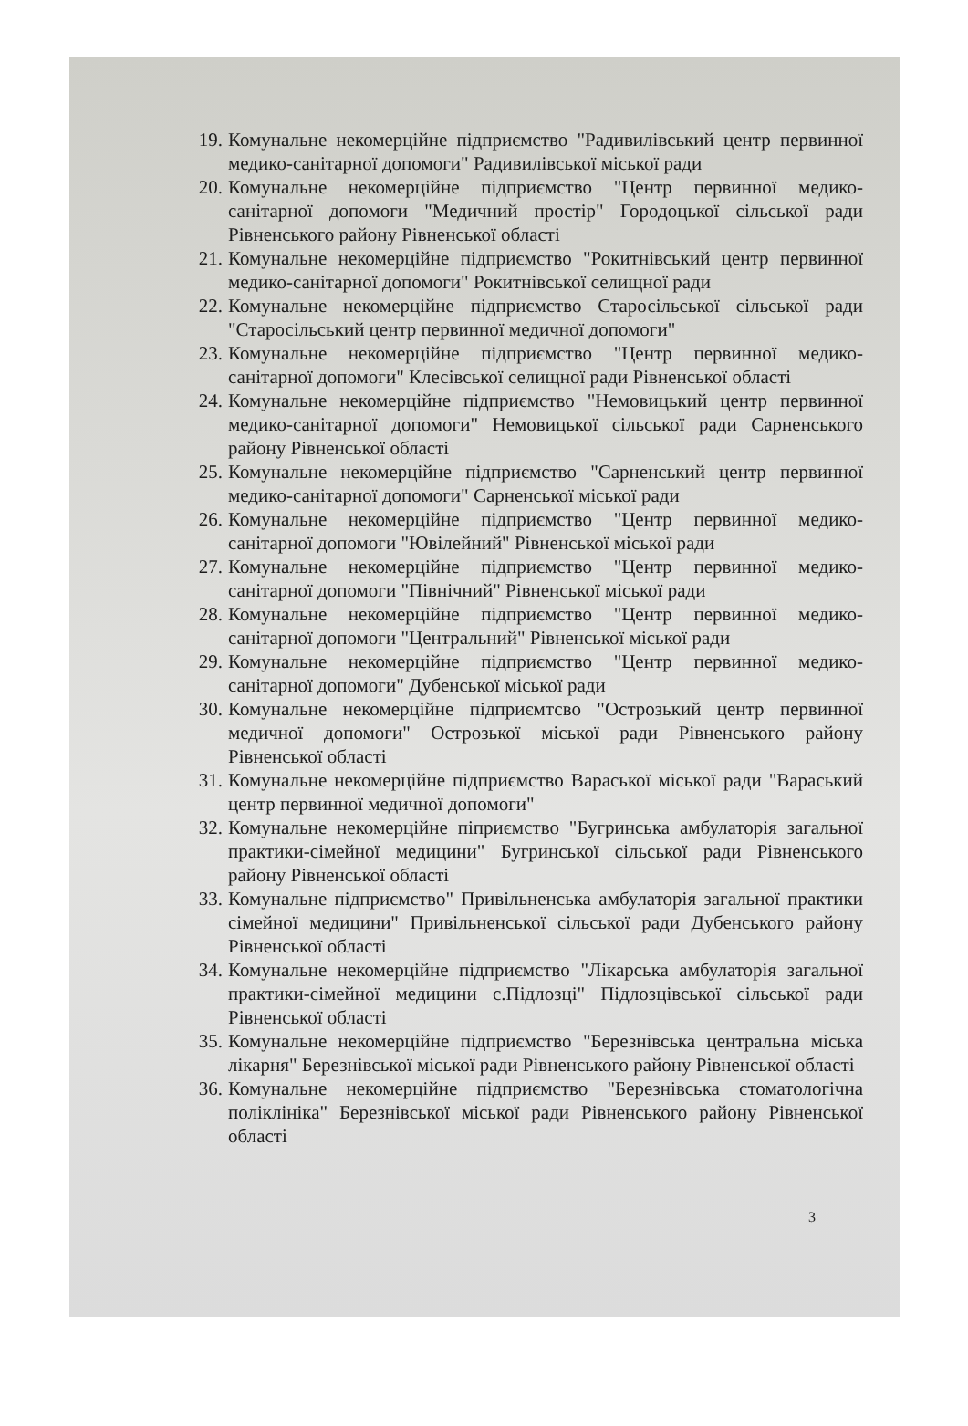19. Комунальне некомерційне підприємство "Радивилівський центр первинної медико-санітарної допомоги" Радивилівської міської ради
20. Комунальне некомерційне підприємство "Центр первинної медико-санітарної допомоги "Медичний простір" Городоцької сільської ради Рівненського району Рівненської області
21. Комунальне некомерційне підприємство "Рокитнівський центр первинної медико-санітарної допомоги" Рокитнівської селищної ради
22. Комунальне некомерційне підприємство Старосільської сільської ради "Старосільський центр первинної медичної допомоги"
23. Комунальне некомерційне підприємство "Центр первинної медико-санітарної допомоги" Клесівської селищної ради Рівненської області
24. Комунальне некомерційне підприємство "Немовицький центр первинної медико-санітарної допомоги" Немовицької сільської ради Сарненського району Рівненської області
25. Комунальне некомерційне підприємство "Сарненський центр первинної медико-санітарної допомоги" Сарненської міської ради
26. Комунальне некомерційне підприємство "Центр первинної медико-санітарної допомоги "Ювілейний" Рівненської міської ради
27. Комунальне некомерційне підприємство "Центр первинної медико-санітарної допомоги "Північний" Рівненської міської ради
28. Комунальне некомерційне підприємство "Центр первинної медико-санітарної допомоги "Центральний" Рівненської міської ради
29. Комунальне некомерційне підприємство "Центр первинної медико-санітарної допомоги" Дубенської міської ради
30. Комунальне некомерційне підприємтсво "Острозький центр первинної медичної допомоги" Острозької міської ради Рівненського району Рівненської області
31. Комунальне некомерційне підприємство Вараської міської ради "Вараський центр первинної медичної допомоги"
32. Комунальне некомерційне піприємство "Бугринська амбулаторія загальної практики-сімейної медицини" Бугринської сільської ради Рівненського району Рівненської області
33. Комунальне підприємство" Привільненська амбулаторія загальної практики сімейної медицини" Привільненської сільської ради Дубенського району Рівненської області
34. Комунальне некомерційне підприємство "Лікарська амбулаторія загальної практики-сімейної медицини с.Підлозці" Підлозцівської сільської ради Рівненської області
35. Комунальне некомерційне підприємство "Березнівська центральна міська лікарня" Березнівської міської ради Рівненського району Рівненської області
36. Комунальне некомерційне підприємство "Березнівська стоматологічна поліклініка" Березнівської міської ради Рівненського району Рівненської області
3